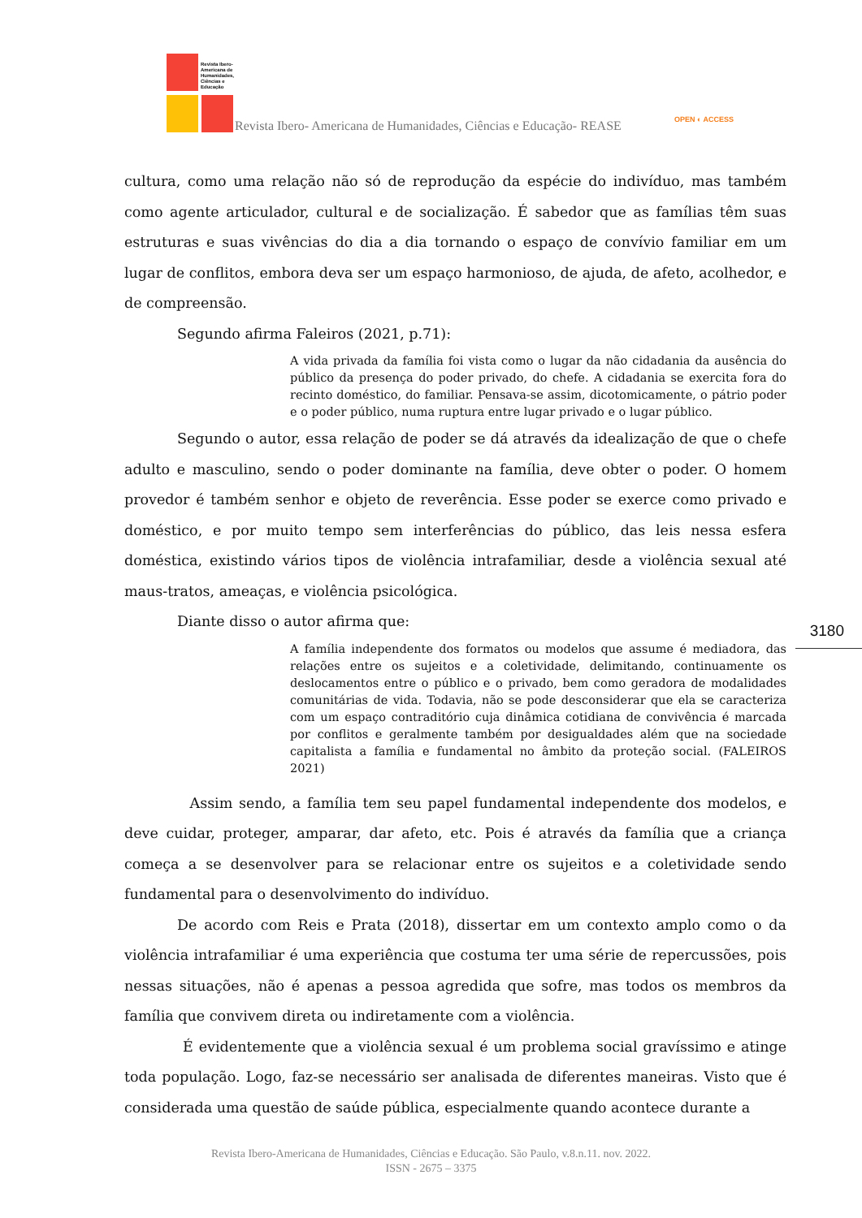Revista Ibero-
Americana de
Humanidades,
Ciências e
Educação
Revista Ibero- Americana de Humanidades, Ciências e Educação- REASE
OPEN ◐ ACCESS
3180
cultura, como uma relação não só de reprodução da espécie do indivíduo, mas também como agente articulador, cultural e de socialização. É sabedor que as famílias têm suas estruturas e suas vivências do dia a dia tornando o espaço de convívio familiar em um lugar de conflitos, embora deva ser um espaço harmonioso, de ajuda, de afeto, acolhedor, e de compreensão.
Segundo afirma Faleiros (2021, p.71):
A vida privada da família foi vista como o lugar da não cidadania da ausência do público da presença do poder privado, do chefe. A cidadania se exercita fora do recinto doméstico, do familiar. Pensava-se assim, dicotomicamente, o pátrio poder e o poder público, numa ruptura entre lugar privado e o lugar público.
Segundo o autor, essa relação de poder se dá através da idealização de que o chefe adulto e masculino, sendo o poder dominante na família, deve obter o poder. O homem provedor é também senhor e objeto de reverência. Esse poder se exerce como privado e doméstico, e por muito tempo sem interferências do público, das leis nessa esfera doméstica, existindo vários tipos de violência intrafamiliar, desde a violência sexual até maus-tratos, ameaças, e violência psicológica.
Diante disso o autor afirma que:
A família independente dos formatos ou modelos que assume é mediadora, das relações entre os sujeitos e a coletividade, delimitando, continuamente os deslocamentos entre o público e o privado, bem como geradora de modalidades comunitárias de vida. Todavia, não se pode desconsiderar que ela se caracteriza com um espaço contraditório cuja dinâmica cotidiana de convivência é marcada por conflitos e geralmente também por desigualdades além que na sociedade capitalista a família e fundamental no âmbito da proteção social. (FALEIROS 2021)
Assim sendo, a família tem seu papel fundamental independente dos modelos, e deve cuidar, proteger, amparar, dar afeto, etc. Pois é através da família que a criança começa a se desenvolver para se relacionar entre os sujeitos e a coletividade sendo fundamental para o desenvolvimento do indivíduo.
De acordo com Reis e Prata (2018), dissertar em um contexto amplo como o da violência intrafamiliar é uma experiência que costuma ter uma série de repercussões, pois nessas situações, não é apenas a pessoa agredida que sofre, mas todos os membros da família que convivem direta ou indiretamente com a violência.
É evidentemente que a violência sexual é um problema social gravíssimo e atinge toda população. Logo, faz-se necessário ser analisada de diferentes maneiras. Visto que é considerada uma questão de saúde pública, especialmente quando acontece durante a
Revista Ibero-Americana de Humanidades, Ciências e Educação. São Paulo, v.8.n.11. nov. 2022.
ISSN - 2675 – 3375